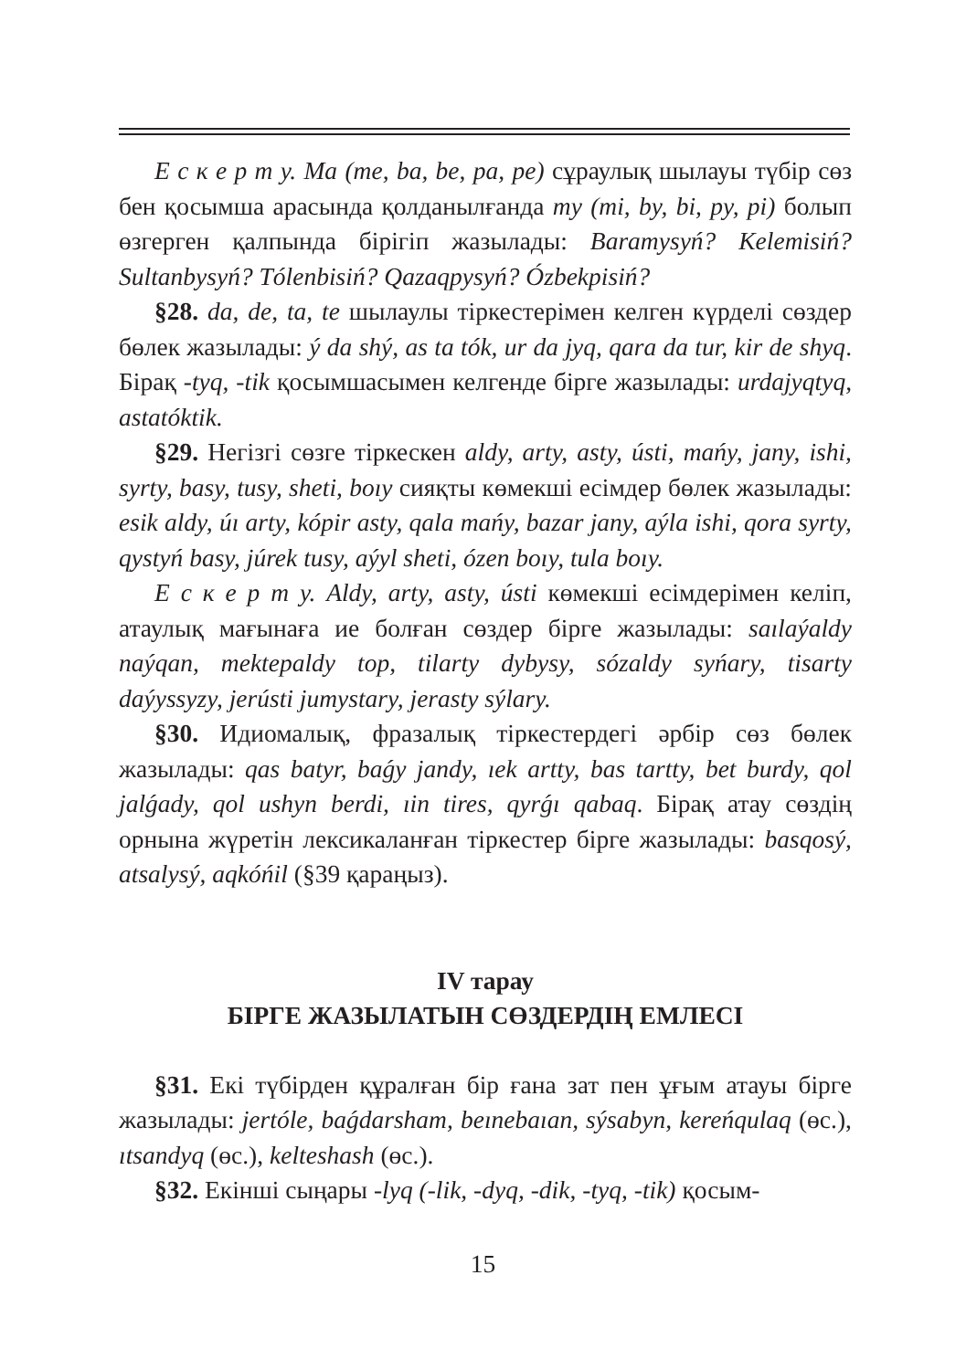Е с к е р т у. Ma (me, ba, be, pa, pe) сұраулық шылауы түбір сөз бен қосымша арасында қолданылғанда my (mi, by, bi, py, pi) болып өзгерген қалпында бірігіп жазылады: Baramysyń? Kelemisiń? Sultanbysyń? Tólenbisiń? Qazaqpysyń? Ózbekpisiń?
§28. da, de, ta, te шылаулы тіркестерімен келген күрделі сөздер бөлек жазылады: ý da shý, as ta tók, ur da jyq, qara da tur, kir de shyq. Бірақ -tyq, -tik қосымшасымен келгенде бірге жазылады: urdajyqtyq, astatóktik.
§29. Негізгі сөзге тіркескен aldy, arty, asty, ústi, mańy, jany, ishi, syrty, basy, tusy, sheti, boıy сияқты көмекші есімдер бөлек жазылады: esik aldy, úı arty, kópir asty, qala mańy, bazar jany, aýla ishi, qora syrty, qystyń basy, júrek tusy, aýyl sheti, ózen boıy, tula boıy.
Е с к е р т у. Aldy, arty, asty, ústi көмекші есімдерімен келіп, атаулық мағынаға ие болған сөздер бірге жазылады: saılaýaldy naýqan, mektepaldy top, tilarty dybysy, sózaldy syńary, tisarty daýyssyzy, jerústi jumystary, jerasty sýlary.
§30. Идиомалық, фразалық тіркестердегі әрбір сөз бөлек жазылады: qas batyr, baǵy jandy, ıek artty, bas tartty, bet burdy, qol jalǵady, qol ushyn berdi, ıin tires, qyrǵı qabaq. Бірақ атау сөздің орнына жүретін лексикаланған тіркестер бірге жазылады: basqosý, atsalysý, aqkóńil (§39 қараңыз).
IV тарау
БІРГЕ ЖАЗЫЛАТЫН СӨЗДЕРДІҢ ЕМЛЕСІ
§31. Екі түбірден құралған бір ғана зат пен ұғым атауы бірге жазылады: jertóle, baǵdarsham, beınebaıan, sýsabyn, kereńqulaq (өс.), ıtsandyq (өс.), kelteshash (өс.).
§32. Екінші сыңары -lyq (-lik, -dyq, -dik, -tyq, -tik) қосым-
15